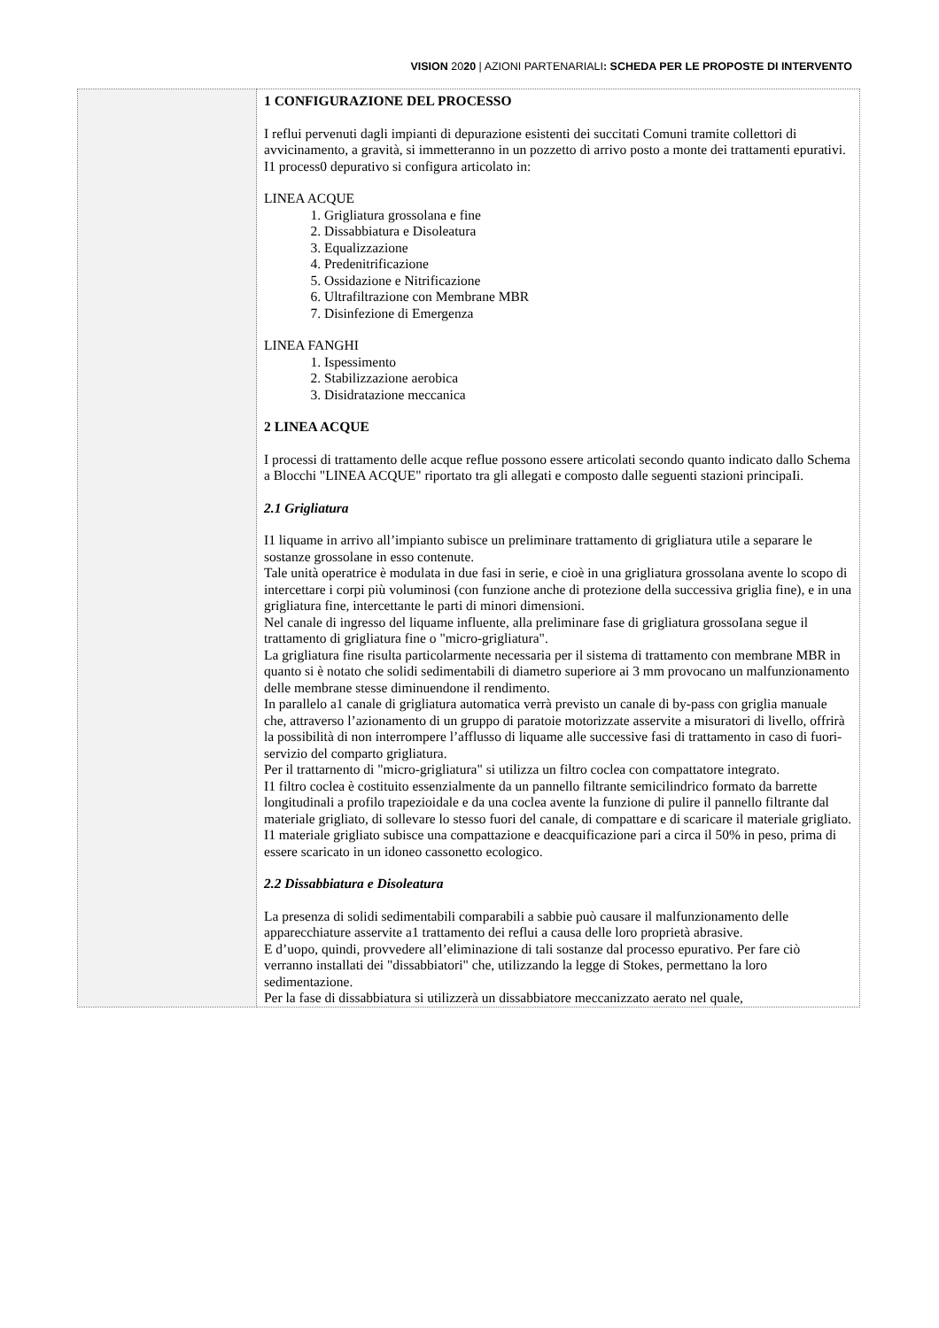VISION 2020 | AZIONI PARTENARIALI: SCHEDA PER LE PROPOSTE DI INTERVENTO
| | 1 CONFIGURAZIONE DEL PROCESSO I reflui pervenuti dagli impianti di depurazione esistenti dei succitati Comuni tramite collettori di avvicinamento, a gravità, si immetteranno in un pozzetto di arrivo posto a monte dei trattamenti epurativi. I1 process0 depurativo si configura articolato in: LINEA ACQUE 1. Grigliatura grossolana e fine 2. Dissabbiatura e Disoleatura 3. Equalizzazione 4. Predenitrificazione 5. Ossidazione e Nitrificazione 6. Ultrafiltrazione con Membrane MBR 7. Disinfezione di Emergenza LINEA FANGHI 1. Ispessimento 2. Stabilizzazione aerobica 3. Disidratazione meccanica 2 LINEA ACQUE I processi di trattamento delle acque reflue possono essere articolati secondo quanto indicato dallo Schema a Blocchi "LINEA ACQUE" riportato tra gli allegati e composto dalle seguenti stazioni principaIi. 2.1 Grigliatura I1 liquame in arrivo all’impianto subisce un preliminare trattamento di grigliatura utile a separare le sostanze grossolane in esso contenute. Tale unità operatrice è modulata in due fasi in serie, e cioè in una grigliatura grossolana avente lo scopo di intercettare i corpi più voluminosi (con funzione anche di protezione della successiva griglia fine), e in una grigliatura fine, intercettante le parti di minori dimensioni. Nel canale di ingresso del liquame influente, alla preliminare fase di grigliatura grossoIana segue il trattamento di grigliatura fine o "micro-grigliatura". La grigliatura fine risulta particolarmente necessaria per il sistema di trattamento con membrane MBR in quanto si è notato che solidi sedimentabili di diametro superiore ai 3 mm provocano un malfunzionamento delle membrane stesse diminuendone il rendimento. In parallelo a1 canale di grigliatura automatica verrà previsto un canale di by-pass con griglia manuale che, attraverso l’azionamento di un gruppo di paratoie motorizzate asservite a misuratori di livello, offrirà la possibilità di non interrompere l’afflusso di liquame alle successive fasi di trattamento in caso di fuori-servizio del comparto grigliatura. Per il trattarnento di "micro-grigliatura" si utilizza un filtro coclea con compattatore integrato. I1 filtro coclea è costituito essenzialmente da un pannello filtrante semicilindrico formato da barrette longitudinali a profilo trapezioidale e da una coclea avente la funzione di pulire il pannello filtrante dal materiale grigliato, di sollevare lo stesso fuori del canale, di compattare e di scaricare il materiale grigliato. I1 materiale grigliato subisce una compattazione e deacquificazione pari a circa il 50% in peso, prima di essere scaricato in un idoneo cassonetto ecologico. 2.2 Dissabbiatura e Disoleatura La presenza di solidi sedimentabili comparabili a sabbie può causare il malfunzionamento delle apparecchiature asservite a1 trattamento dei reflui a causa delle loro proprietà abrasive. E d’uopo, quindi, provvedere all’eliminazione di tali sostanze dal processo epurativo. Per fare ciò verranno installati dei "dissabbiatori" che, utilizzando la legge di Stokes, permettano la loro sedimentazione. Per la fase di dissabbiatura si utilizzerà un dissabbiatore meccanizzato aerato nel quale, |